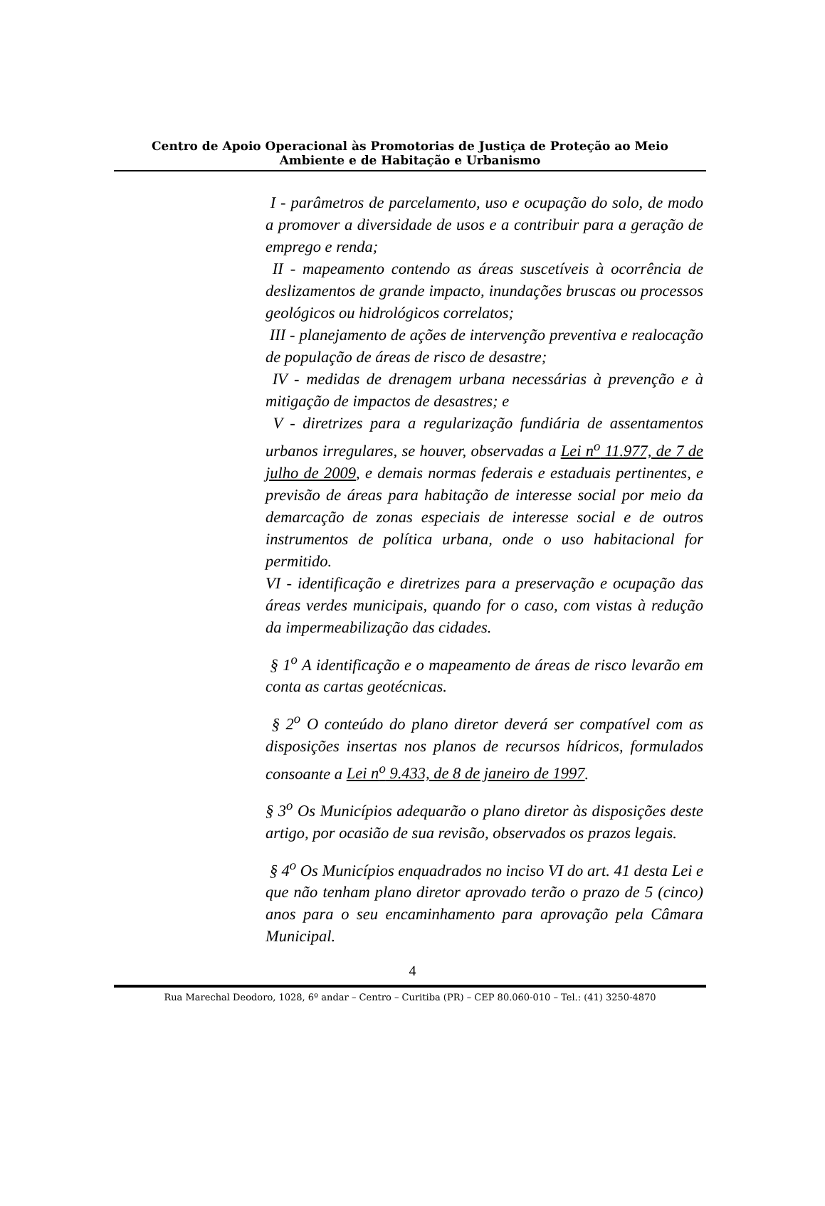Centro de Apoio Operacional às Promotorias de Justiça de Proteção ao Meio
Ambiente e de Habitação e Urbanismo
I - parâmetros de parcelamento, uso e ocupação do solo, de modo a promover a diversidade de usos e a contribuir para a geração de emprego e renda;
II - mapeamento contendo as áreas suscetíveis à ocorrência de deslizamentos de grande impacto, inundações bruscas ou processos geológicos ou hidrológicos correlatos;
III - planejamento de ações de intervenção preventiva e realocação de população de áreas de risco de desastre;
IV - medidas de drenagem urbana necessárias à prevenção e à mitigação de impactos de desastres; e
V - diretrizes para a regularização fundiária de assentamentos urbanos irregulares, se houver, observadas a Lei n<sup>o</sup> 11.977, de 7 de julho de 2009, e demais normas federais e estaduais pertinentes, e previsão de áreas para habitação de interesse social por meio da demarcação de zonas especiais de interesse social e de outros instrumentos de política urbana, onde o uso habitacional for permitido.
VI - identificação e diretrizes para a preservação e ocupação das áreas verdes municipais, quando for o caso, com vistas à redução da impermeabilização das cidades.
§ 1<sup>o</sup> A identificação e o mapeamento de áreas de risco levarão em conta as cartas geotécnicas.
§ 2<sup>o</sup> O conteúdo do plano diretor deverá ser compatível com as disposições insertas nos planos de recursos hídricos, formulados consoante a Lei n<sup>o</sup> 9.433, de 8 de janeiro de 1997.
§ 3<sup>o</sup> Os Municípios adequarão o plano diretor às disposições deste artigo, por ocasião de sua revisão, observados os prazos legais.
§ 4<sup>o</sup> Os Municípios enquadrados no inciso VI do art. 41 desta Lei e que não tenham plano diretor aprovado terão o prazo de 5 (cinco) anos para o seu encaminhamento para aprovação pela Câmara Municipal.
4
Rua Marechal Deodoro, 1028, 6º andar – Centro – Curitiba (PR) – CEP 80.060-010 – Tel.: (41) 3250-4870